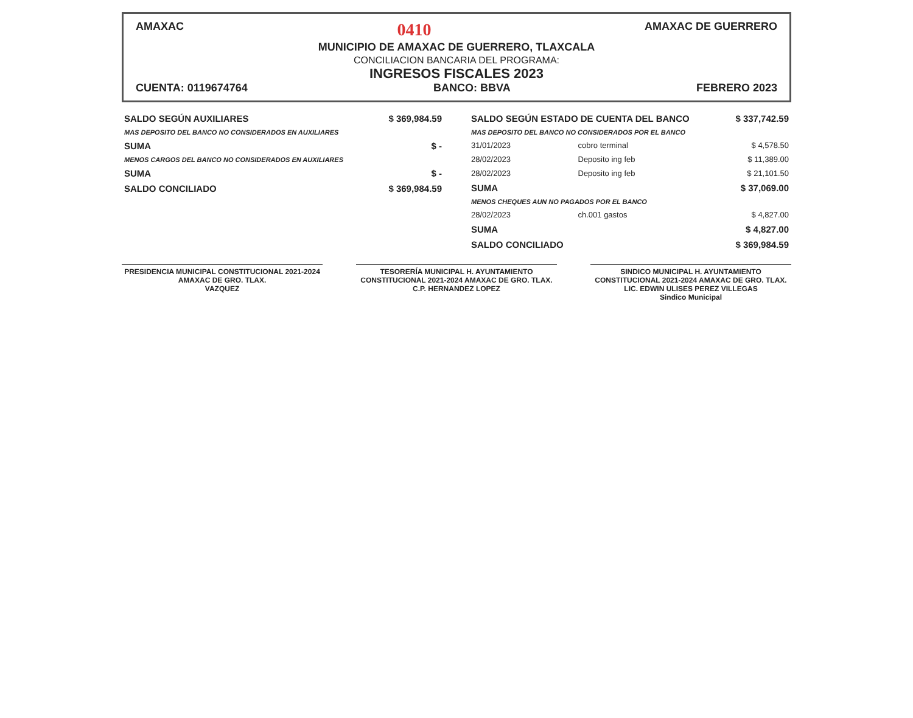AMAXAC 0410 AMAXAC DE GUERRERO
MUNICIPIO DE AMAXAC DE GUERRERO, TLAXCALA
CONCILIACION BANCARIA DEL PROGRAMA:
INGRESOS FISCALES 2023
CUENTA: 0119674764 BANCO: BBVA FEBRERO 2023
| SALDO SEGÚN AUXILIARES | $ 369,984.59 |
| MAS DEPOSITO DEL BANCO NO CONSIDERADOS EN AUXILIARES | |
| SUMA | $ - |
| MENOS CARGOS DEL BANCO NO CONSIDERADOS EN AUXILIARES | |
| SUMA | $ - |
| SALDO CONCILIADO | $ 369,984.59 |
| SALDO SEGÚN ESTADO DE CUENTA DEL BANCO | | $ 337,742.59 |
| MAS DEPOSITO DEL BANCO NO CONSIDERADOS POR EL BANCO | | |
| 31/01/2023 | cobro terminal | $ 4,578.50 |
| 28/02/2023 | Deposito ing feb | $ 11,389.00 |
| 28/02/2023 | Deposito ing feb | $ 21,101.50 |
| SUMA | | $ 37,069.00 |
| MENOS CHEQUES AUN NO PAGADOS POR EL BANCO | | |
| 28/02/2023 | ch.001 gastos | $ 4,827.00 |
| SUMA | | $ 4,827.00 |
| SALDO CONCILIADO | | $ 369,984.59 |
PRESIDENCIA MUNICIPAL CONSTITUCIONAL 2021-2024 AMAXAC DE GRO. TLAX.
VAZQUEZ
TESORERÍA MUNICIPAL H. AYUNTAMIENTO CONSTITUCIONAL 2021-2024 AMAXAC DE GRO. TLAX.
C.P. HERNANDEZ LOPEZ
SINDICO MUNICIPAL H. AYUNTAMIENTO CONSTITUCIONAL 2021-2024 AMAXAC DE GRO. TLAX.
LIC. EDWIN ULISES PEREZ VILLEGAS
Sindico Municipal